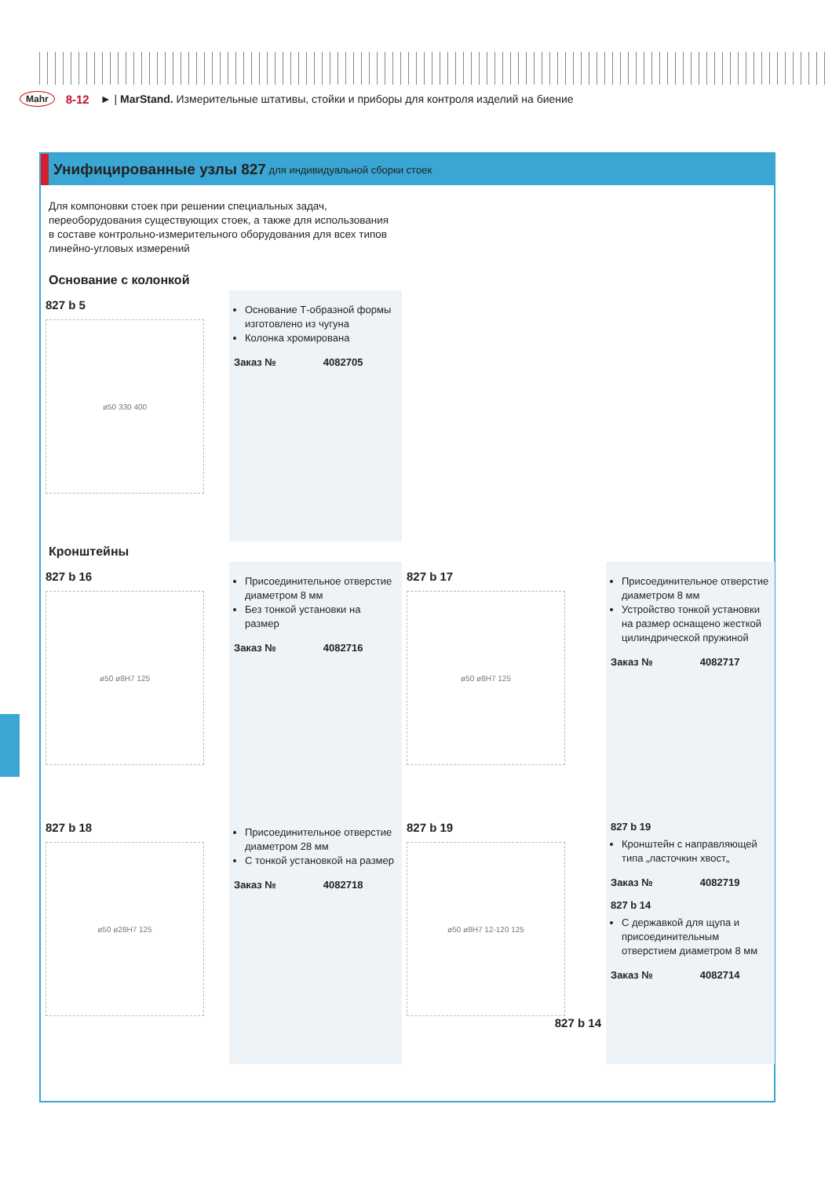Mahr 8-12 ► | MarStand. Измерительные штативы, стойки и приборы для контроля изделий на биение
Унифицированные узлы 827 для индивидуальной сборки стоек
Для компоновки стоек при решении специальных задач, переоборудования существующих стоек, а также для использования в составе контрольно-измерительного оборудования для всех типов линейно-угловых измерений
Основание с колонкой
827 b 5
ø50 330 400
Основание Т-образной формы изготовлено из чугуна
Колонка хромирована
Заказ № 4082705
Кронштейны
827 b 16
ø50 ø8H7 125
Присоединительное отверстие диаметром 8 мм
Без тонкой установки на размер
Заказ № 4082716
827 b 17
ø50 ø8H7 125
Присоединительное отверстие диаметром 8 мм
Устройство тонкой установки на размер оснащено жесткой цилиндрической пружиной
Заказ № 4082717
827 b 18
ø50 ø28H7 125
Присоединительное отверстие диаметром 28 мм
С тонкой установкой на размер
Заказ № 4082718
827 b 19
ø50 ø8H7 12-120 125
827 b 14
827 b 19
Кронштейн с направляющей типа „ласточкин хвост„
Заказ № 4082719
827 b 14
С державкой для щупа и присоединительным отверстием диаметром 8 мм
Заказ № 4082714